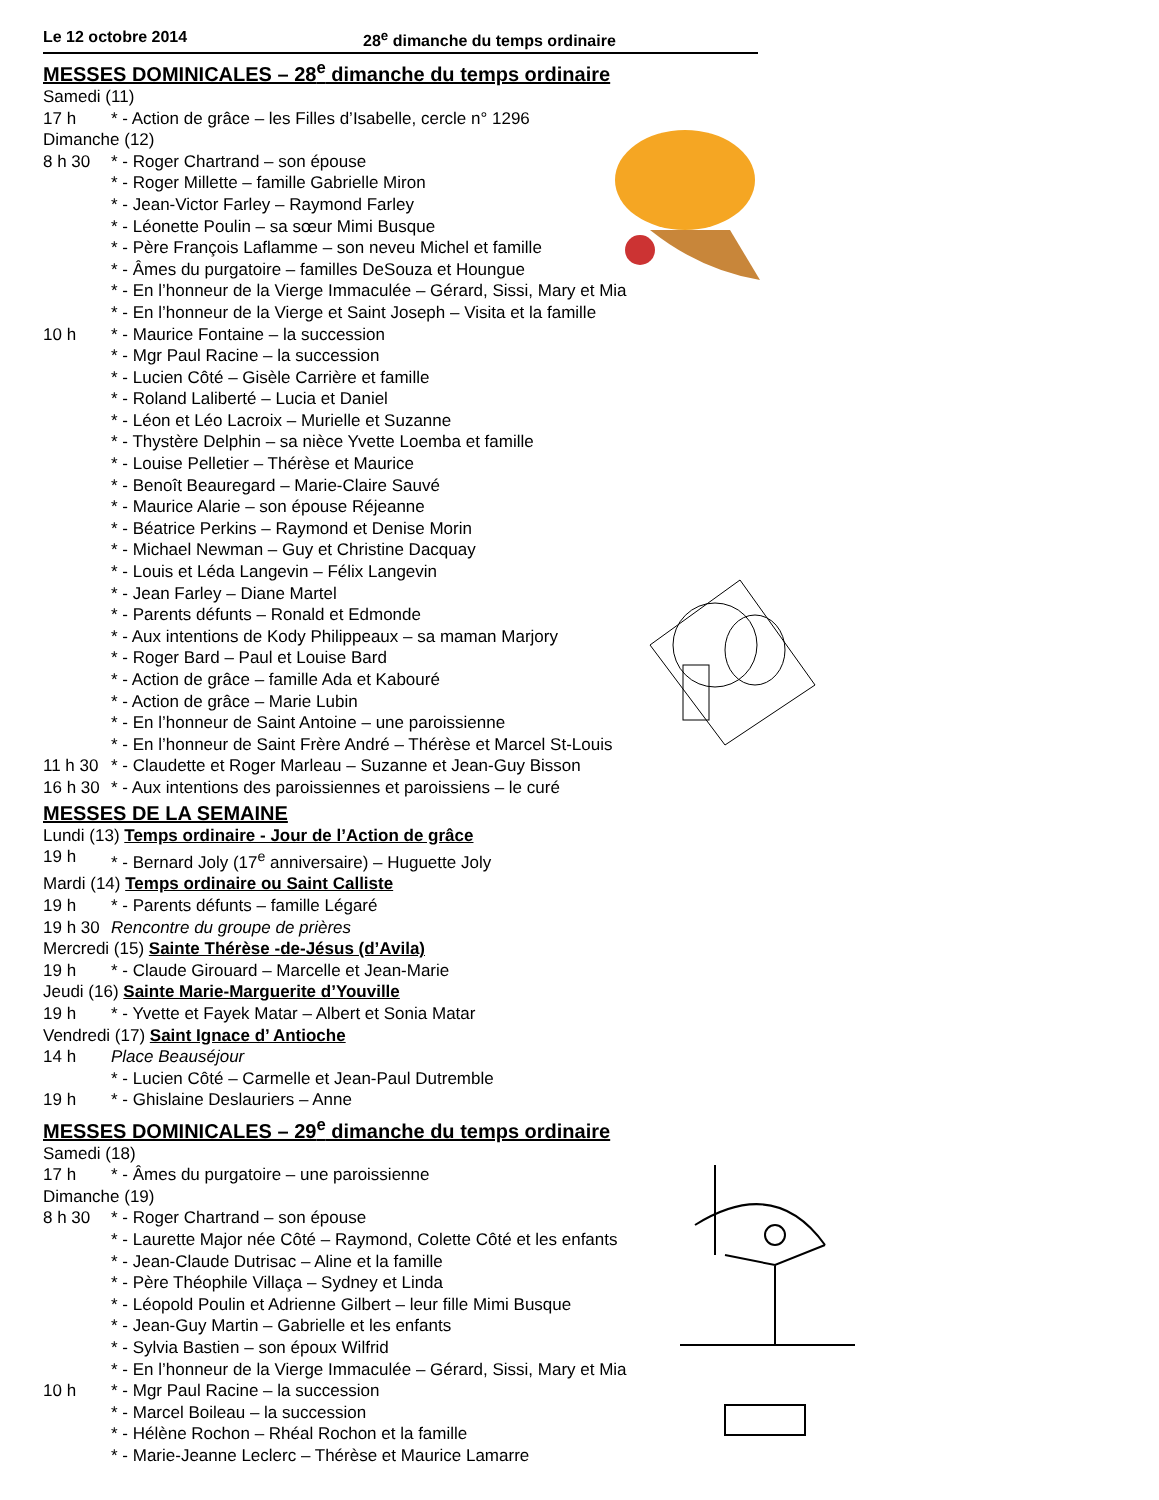Le 12 octobre 2014 28<sup>e</sup> dimanche du temps ordinaire
MESSES DOMINICALES – 28<sup>e</sup> dimanche du temps ordinaire
Samedi (11)
17 h * - Action de grâce – les Filles d’Isabelle, cercle n° 1296
Dimanche (12)
8 h 30 * - Roger Chartrand – son épouse
* - Roger Millette – famille Gabrielle Miron
* - Jean-Victor Farley – Raymond Farley
* - Léonette Poulin – sa sœur Mimi Busque
* - Père François Laflamme – son neveu Michel et famille
* - Âmes du purgatoire – familles DeSouza et Houngue
* - En l’honneur de la Vierge Immaculée – Gérard, Sissi, Mary et Mia
* - En l’honneur de la Vierge et Saint Joseph – Visita et la famille
10 h * - Maurice Fontaine – la succession
* - Mgr Paul Racine – la succession
* - Lucien Côté – Gisèle Carrière et famille
* - Roland Laliberté – Lucia et Daniel
* - Léon et Léo Lacroix – Murielle et Suzanne
* - Thystère Delphin – sa nièce Yvette Loemba et famille
* - Louise Pelletier – Thérèse et Maurice
* - Benoît Beauregard – Marie-Claire Sauvé
* - Maurice Alarie – son épouse Réjeanne
* - Béatrice Perkins – Raymond et Denise Morin
* - Michael Newman – Guy et Christine Dacquay
* - Louis et Léda Langevin – Félix Langevin
* - Jean Farley – Diane Martel
* - Parents défunts – Ronald et Edmonde
* - Aux intentions de Kody Philippeaux – sa maman Marjory
* - Roger Bard – Paul et Louise Bard
* - Action de grâce – famille Ada et Kabouré
* - Action de grâce – Marie Lubin
* - En l’honneur de Saint Antoine – une paroissienne
* - En l’honneur de Saint Frère André – Thérèse et Marcel St-Louis
11 h 30 * - Claudette et Roger Marleau – Suzanne et Jean-Guy Bisson
16 h 30 * - Aux intentions des paroissiennes et paroissiens – le curé
MESSES DE LA SEMAINE
Lundi (13) Temps ordinaire - Jour de l’Action de grâce
19 h * - Bernard Joly (17<sup>e</sup> anniversaire) – Huguette Joly
Mardi (14) Temps ordinaire ou Saint Calliste
19 h * - Parents défunts – famille Légaré
19 h 30 Rencontre du groupe de prières
Mercredi (15) Sainte Thérèse -de-Jésus (d’Avila)
19 h * - Claude Girouard – Marcelle et Jean-Marie
Jeudi (16) Sainte Marie-Marguerite d’Youville
19 h * - Yvette et Fayek Matar – Albert et Sonia Matar
Vendredi (17) Saint Ignace d’ Antioche
14 h Place Beauséjour
* - Lucien Côté – Carmelle et Jean-Paul Dutremble
19 h * - Ghislaine Deslauriers – Anne
MESSES DOMINICALES – 29<sup>e</sup> dimanche du temps ordinaire
Samedi (18)
17 h * - Âmes du purgatoire – une paroissienne
Dimanche (19)
8 h 30 * - Roger Chartrand – son épouse
* - Laurette Major née Côté – Raymond, Colette Côté et les enfants
* - Jean-Claude Dutrisac – Aline et la famille
* - Père Théophile Villaça – Sydney et Linda
* - Léopold Poulin et Adrienne Gilbert – leur fille Mimi Busque
* - Jean-Guy Martin – Gabrielle et les enfants
* - Sylvia Bastien – son époux Wilfrid
* - En l’honneur de la Vierge Immaculée – Gérard, Sissi, Mary et Mia
10 h * - Mgr Paul Racine – la succession
* - Marcel Boileau – la succession
* - Hélène Rochon – Rhéal Rochon et la famille
* - Marie-Jeanne Leclerc – Thérèse et Maurice Lamarre